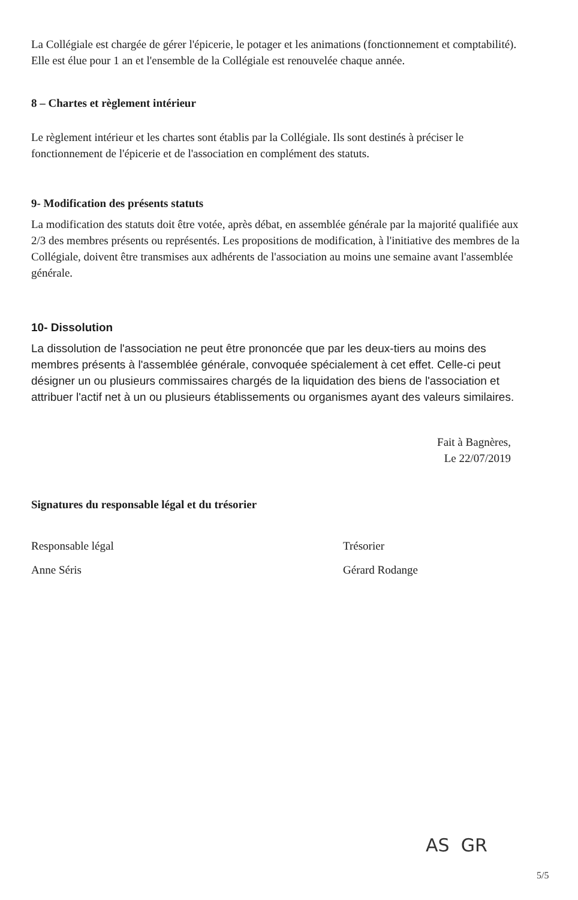La Collégiale est chargée de gérer l'épicerie, le potager et les animations (fonctionnement et comptabilité). Elle est élue pour 1 an et l'ensemble de la Collégiale est renouvelée chaque année.
8 – Chartes et règlement intérieur
Le règlement intérieur et les chartes sont établis par la Collégiale. Ils sont destinés à préciser le fonctionnement de l'épicerie et de l'association en complément des statuts.
9- Modification des présents statuts
La modification des statuts doit être votée, après débat, en assemblée générale par la majorité qualifiée aux 2/3 des membres présents ou représentés. Les propositions de modification, à l'initiative des membres de la Collégiale, doivent être transmises aux adhérents de l'association au moins une semaine avant l'assemblée générale.
10- Dissolution
La dissolution de l'association ne peut être prononcée que par les deux-tiers au moins des membres présents à l'assemblée générale, convoquée spécialement à cet effet. Celle-ci peut désigner un ou plusieurs commissaires chargés de la liquidation des biens de l'association et attribuer l'actif net à un ou plusieurs établissements ou organismes ayant des valeurs similaires.
Fait à Bagnères,
Le 22/07/2019
Signatures du responsable légal et du trésorier
Responsable légal
Anne Séris
Trésorier
Gérard Rodange
AS GR
5/5